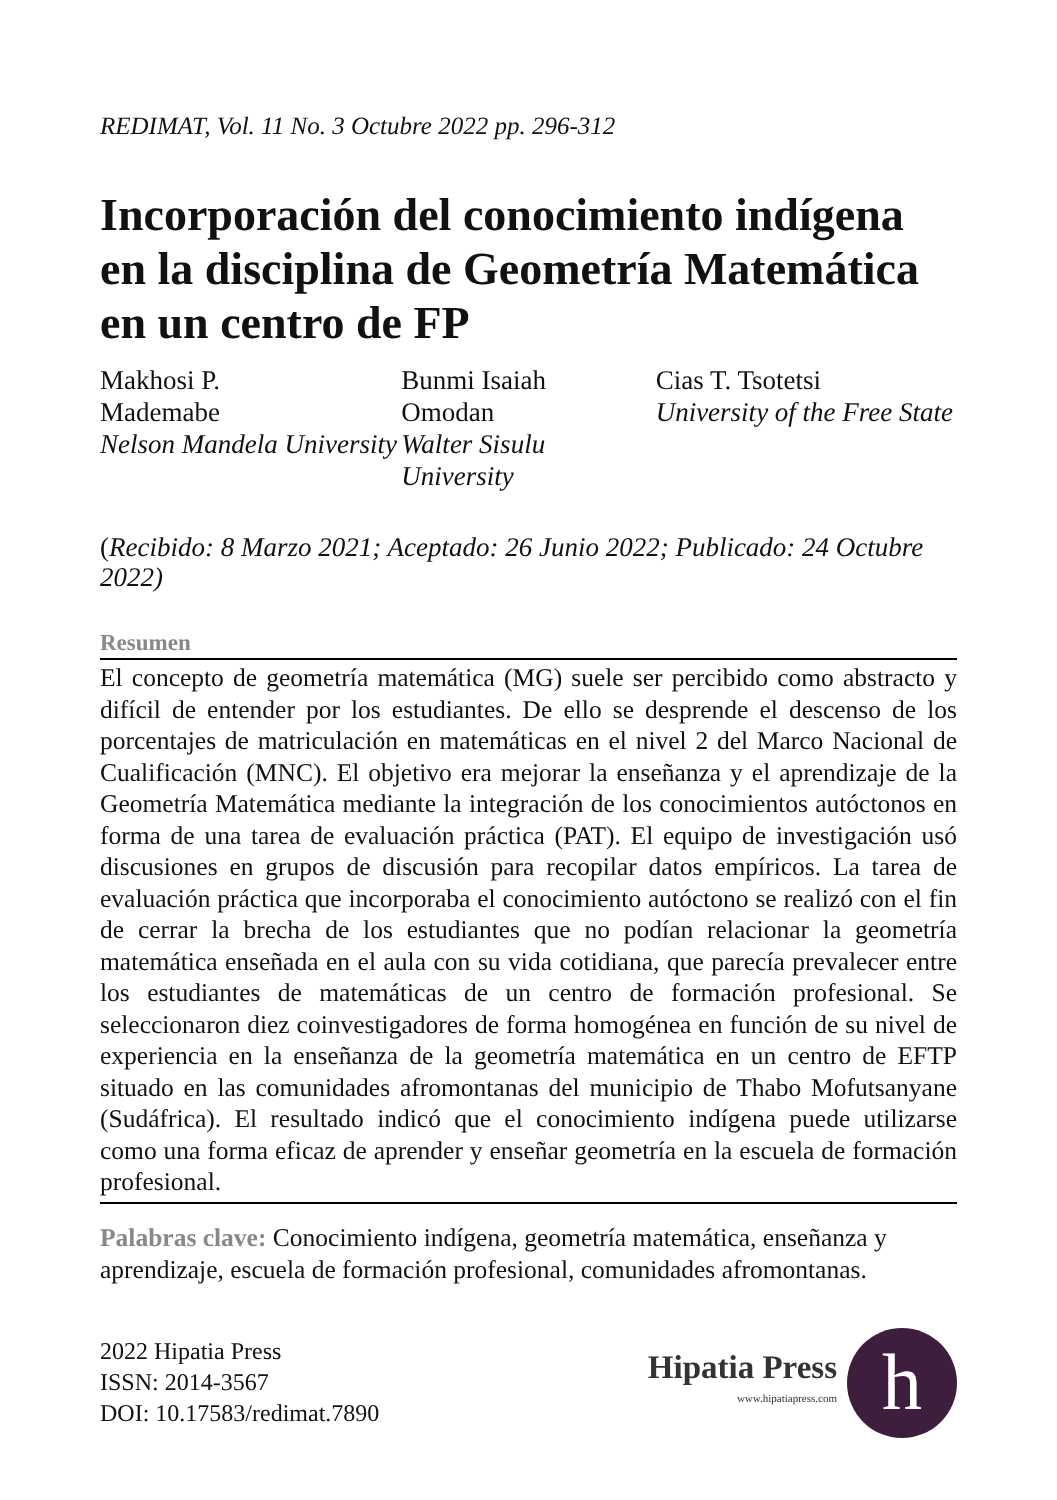REDIMAT, Vol. 11 No. 3 Octubre 2022 pp. 296-312
Incorporación del conocimiento indígena en la disciplina de Geometría Matemática en un centro de FP
Makhosi P.
Mademabe
Nelson Mandela University
Bunmi Isaiah
Omodan
Walter Sisulu University
Cias T. Tsotetsi
University of the Free State
(Recibido: 8 Marzo 2021; Aceptado: 26 Junio 2022; Publicado: 24 Octubre 2022)
Resumen
El concepto de geometría matemática (MG) suele ser percibido como abstracto y difícil de entender por los estudiantes. De ello se desprende el descenso de los porcentajes de matriculación en matemáticas en el nivel 2 del Marco Nacional de Cualificación (MNC). El objetivo era mejorar la enseñanza y el aprendizaje de la Geometría Matemática mediante la integración de los conocimientos autóctonos en forma de una tarea de evaluación práctica (PAT). El equipo de investigación usó discusiones en grupos de discusión para recopilar datos empíricos. La tarea de evaluación práctica que incorporaba el conocimiento autóctono se realizó con el fin de cerrar la brecha de los estudiantes que no podían relacionar la geometría matemática enseñada en el aula con su vida cotidiana, que parecía prevalecer entre los estudiantes de matemáticas de un centro de formación profesional. Se seleccionaron diez coinvestigadores de forma homogénea en función de su nivel de experiencia en la enseñanza de la geometría matemática en un centro de EFTP situado en las comunidades afromontanas del municipio de Thabo Mofutsanyane (Sudáfrica). El resultado indicó que el conocimiento indígena puede utilizarse como una forma eficaz de aprender y enseñar geometría en la escuela de formación profesional.
Palabras clave: Conocimiento indígena, geometría matemática, enseñanza y aprendizaje, escuela de formación profesional, comunidades afromontanas.
2022 Hipatia Press
ISSN: 2014-3567
DOI: 10.17583/redimat.7890
Hipatia Press
www.hipatiapress.com
h